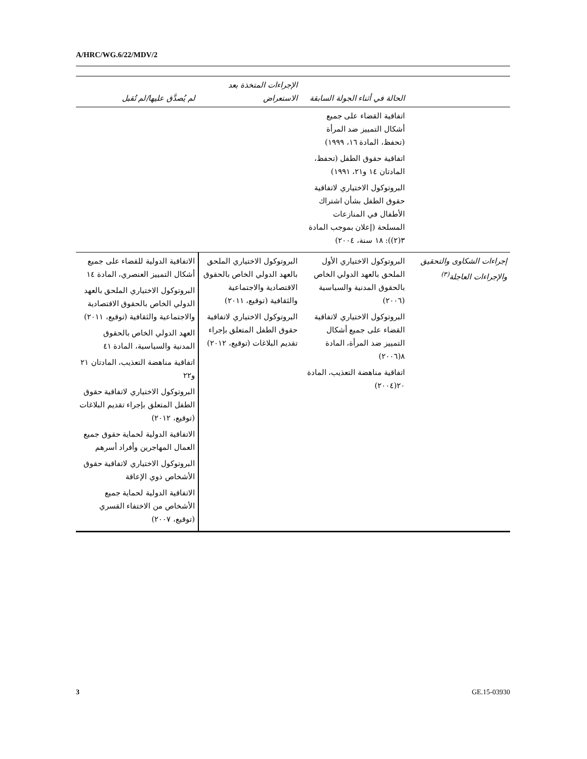A/HRC/WG.6/22/MDV/2
| | الحالة في أثناء الجولة السابقة | الإجراءات المتخذة بعد الاستعراض | لم يُصدَّق عليها/لم تُقبل |
| --- | --- | --- | --- |
| | اتفاقية القضاء على جميع أشكال التمييز ضد المرأة (تحفظ، المادة ١٦، ١٩٩٩) اتفاقية حقوق الطفل (تحفظ، المادتان ١٤ و٢١، ١٩٩١) البروتوكول الاختياري لاتفاقية حقوق الطفل بشأن اشتراك الأطفال في المنازعات المسلحة (إعلان بموجب المادة ٣(٢)): ١٨ سنة، ٢٠٠٤) | | |
| إجراءات الشكاوى والتحقيق والإجراءات العاجلة<sup>(٣)</sup> | البروتوكول الاختياري الأول الملحق بالعهد الدولي الخاص بالحقوق المدنية والسياسية (٢٠٠٦) البروتوكول الاختياري لاتفاقية القضاء على جميع أشكال التمييز ضد المرأة، المادة ٨(٢٠٠٦) اتفاقية مناهضة التعذيب، المادة ٢٠(٢٠٠٤) | البروتوكول الاختياري الملحق بالعهد الدولي الخاص بالحقوق الاقتصادية والاجتماعية والثقافية (توقيع، ٢٠١١) البروتوكول الاختياري لاتفاقية حقوق الطفل المتعلق بإجراء تقديم البلاغات (توقيع، ٢٠١٢) | الاتفاقية الدولية للقضاء على جميع أشكال التمييز العنصري، المادة ١٤ البروتوكول الاختياري الملحق بالعهد الدولي الخاص بالحقوق الاقتصادية والاجتماعية والثقافية (توقيع، ٢٠١١) العهد الدولي الخاص بالحقوق المدنية والسياسية، المادة ٤١ اتفاقية مناهضة التعذيب، المادتان ٢١ و٢٢ البروتوكول الاختياري لاتفاقية حقوق الطفل المتعلق بإجراء تقديم البلاغات (توقيع، ٢٠١٢) الاتفاقية الدولية لحماية حقوق جميع العمال المهاجرين وأفراد أسرهم البروتوكول الاختياري لاتفاقية حقوق الأشخاص ذوي الإعاقة الاتفاقية الدولية لحماية جميع الأشخاص من الاختفاء القسري (توقيع، ٢٠٠٧) |
3 GE.15-03930